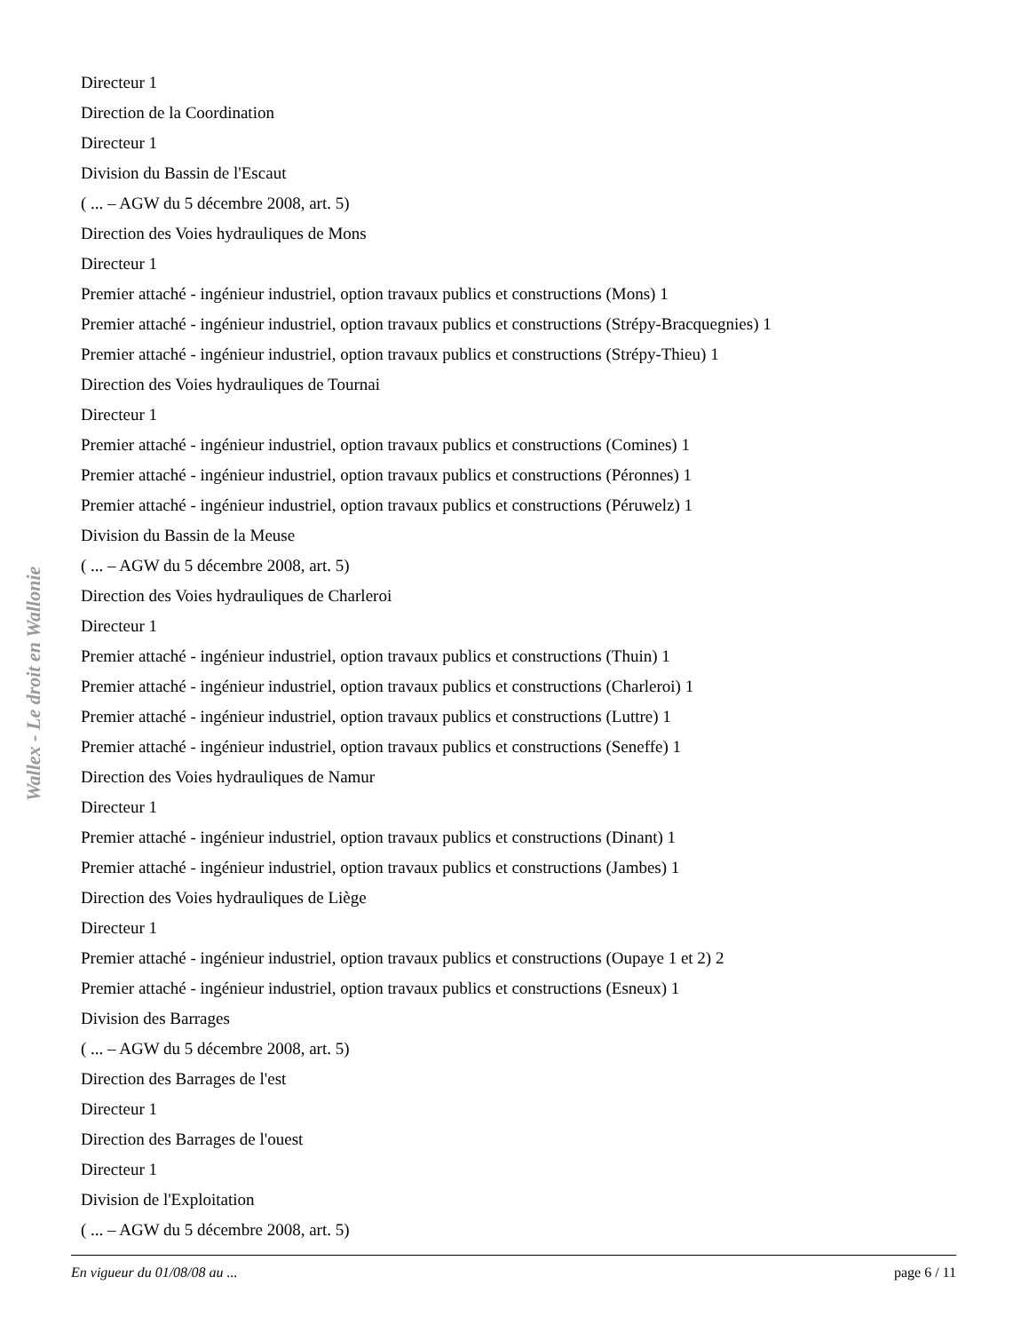Directeur 1
Direction de la Coordination
Directeur 1
Division du Bassin de l'Escaut
( ... – AGW du 5 décembre 2008, art. 5)
Direction des Voies hydrauliques de Mons
Directeur 1
Premier attaché - ingénieur industriel, option travaux publics et constructions (Mons) 1
Premier attaché - ingénieur industriel, option travaux publics et constructions (Strépy-Bracquegnies) 1
Premier attaché - ingénieur industriel, option travaux publics et constructions (Strépy-Thieu) 1
Direction des Voies hydrauliques de Tournai
Directeur 1
Premier attaché - ingénieur industriel, option travaux publics et constructions (Comines) 1
Premier attaché - ingénieur industriel, option travaux publics et constructions (Péronnes) 1
Premier attaché - ingénieur industriel, option travaux publics et constructions (Péruwelz) 1
Division du Bassin de la Meuse
( ... – AGW du 5 décembre 2008, art. 5)
Direction des Voies hydrauliques de Charleroi
Directeur 1
Premier attaché - ingénieur industriel, option travaux publics et constructions (Thuin) 1
Premier attaché - ingénieur industriel, option travaux publics et constructions (Charleroi) 1
Premier attaché - ingénieur industriel, option travaux publics et constructions (Luttre) 1
Premier attaché - ingénieur industriel, option travaux publics et constructions (Seneffe) 1
Direction des Voies hydrauliques de Namur
Directeur 1
Premier attaché - ingénieur industriel, option travaux publics et constructions (Dinant) 1
Premier attaché - ingénieur industriel, option travaux publics et constructions (Jambes) 1
Direction des Voies hydrauliques de Liège
Directeur 1
Premier attaché - ingénieur industriel, option travaux publics et constructions (Oupaye 1 et 2) 2
Premier attaché - ingénieur industriel, option travaux publics et constructions (Esneux) 1
Division des Barrages
( ... – AGW du 5 décembre 2008, art. 5)
Direction des Barrages de l'est
Directeur 1
Direction des Barrages de l'ouest
Directeur 1
Division de l'Exploitation
( ... – AGW du 5 décembre 2008, art. 5)
Wallex - Le droit en Wallonie
En vigueur du 01/08/08 au ... page 6 / 11